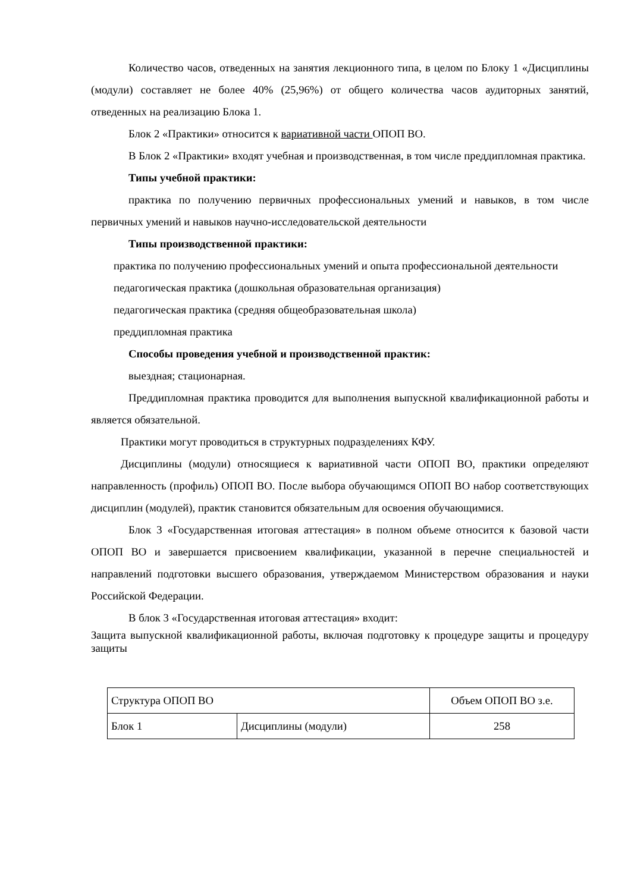Количество часов, отведенных на занятия лекционного типа, в целом по Блоку 1 «Дисциплины (модули) составляет не более 40% (25,96%) от общего количества часов аудиторных занятий, отведенных на реализацию Блока 1.
Блок 2 «Практики» относится к вариативной части ОПОП ВО.
В Блок 2 «Практики» входят учебная и производственная, в том числе преддипломная практика.
Типы учебной практики:
практика по получению первичных профессиональных умений и навыков, в том числе первичных умений и навыков научно-исследовательской деятельности
Типы производственной практики:
практика по получению профессиональных умений и опыта профессиональной деятельности
педагогическая практика (дошкольная образовательная организация)
педагогическая практика (средняя общеобразовательная школа)
преддипломная практика
Способы проведения учебной и производственной практик:
выездная; стационарная.
Преддипломная практика проводится для выполнения выпускной квалификационной работы и является обязательной.
Практики могут проводиться в структурных подразделениях КФУ.
Дисциплины (модули) относящиеся к вариативной части ОПОП ВО, практики определяют направленность (профиль) ОПОП ВО. После выбора обучающимся ОПОП ВО набор соответствующих дисциплин (модулей), практик становится обязательным для освоения обучающимися.
Блок 3 «Государственная итоговая аттестация» в полном объеме относится к базовой части ОПОП ВО и завершается присвоением квалификации, указанной в перечне специальностей и направлений подготовки высшего образования, утверждаемом Министерством образования и науки Российской Федерации.
В блок 3 «Государственная итоговая аттестация» входит:
Защита выпускной квалификационной работы, включая подготовку к процедуре защиты и процедуру защиты
| Структура ОПОП ВО | | Объем ОПОП ВО з.е. |
| Блок 1 | Дисциплины (модули) | 258 |